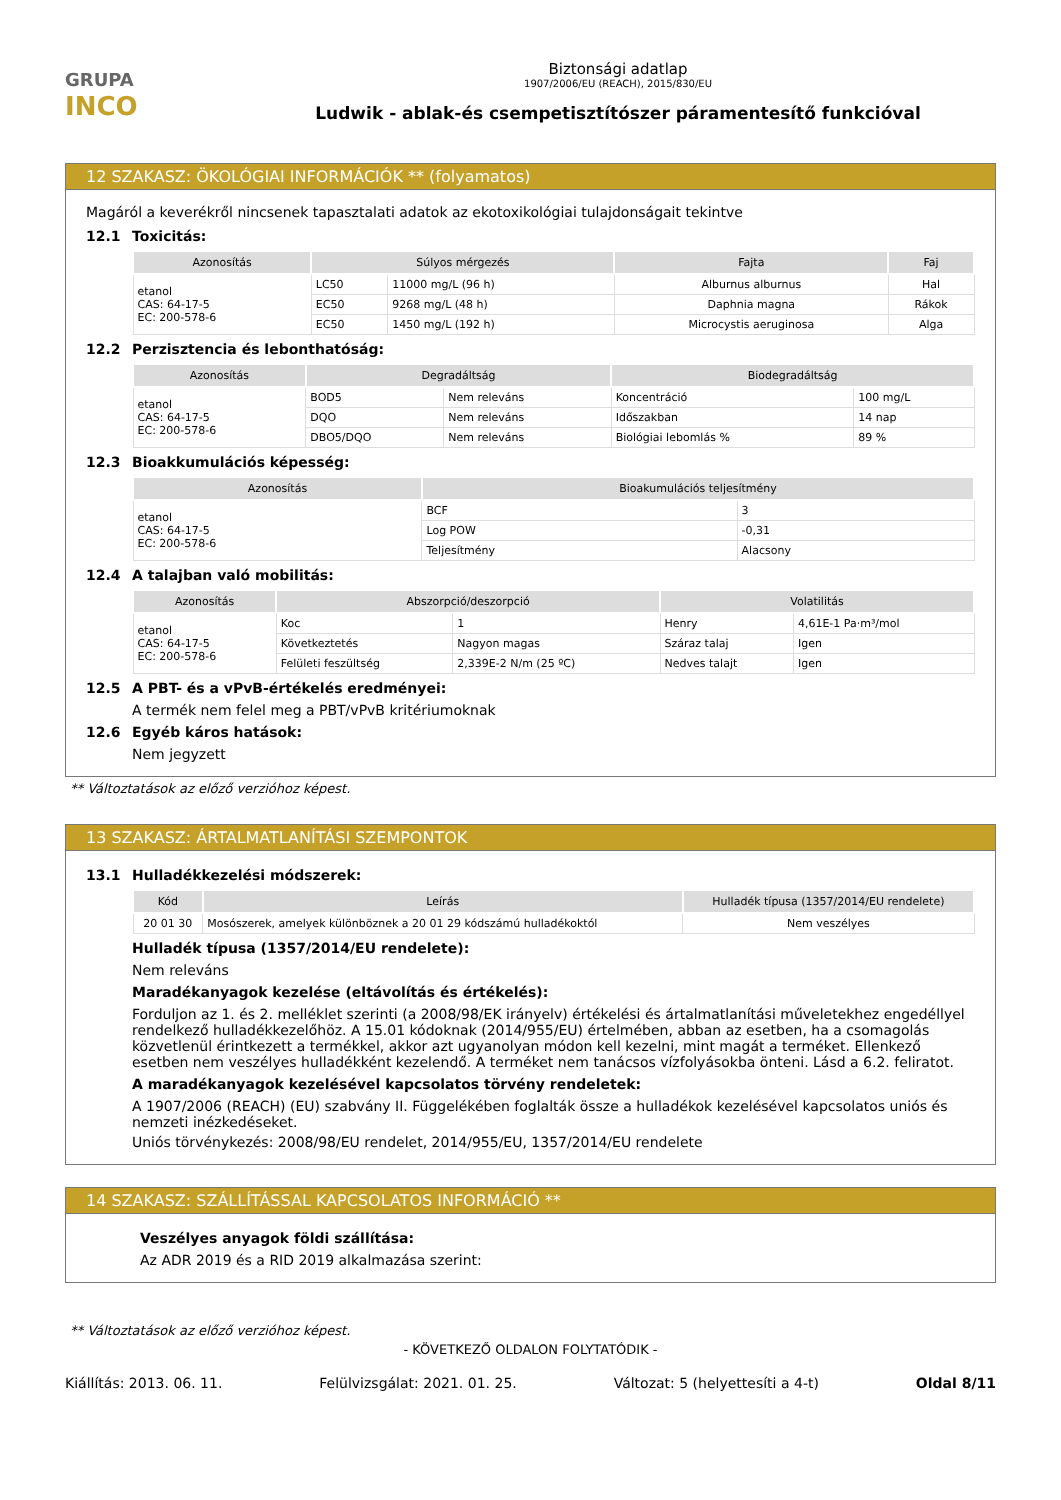GRUPA
INCO
Biztonsági adatlap
1907/2006/EU (REACH), 2015/830/EU
Ludwik - ablak-és csempetisztítószer páramentesítő funkcióval
12 SZAKASZ: ÖKOLÓGIAI INFORMÁCIÓK ** (folyamatos)
Magáról a keverékről nincsenek tapasztalati adatok az ekotoxikológiai tulajdonságait tekintve
12.1 Toxicitás:
| Azonosítás | Súlyos mérgezés | | Fajta | Faj |
| --- | --- | --- | --- | --- |
| etanol CAS: 64-17-5 EC: 200-578-6 | LC50 | 11000 mg/L (96 h) | Alburnus alburnus | Hal |
| | EC50 | 9268 mg/L (48 h) | Daphnia magna | Rákok |
| | EC50 | 1450 mg/L (192 h) | Microcystis aeruginosa | Alga |
12.2 Perzisztencia és lebonthatóság:
| Azonosítás | Degradáltság | | Biodegradáltság | |
| --- | --- | --- | --- | --- |
| etanol CAS: 64-17-5 EC: 200-578-6 | BOD5 | Nem releváns | Koncentráció | 100 mg/L |
| | DQO | Nem releváns | Időszakban | 14 nap |
| | DBO5/DQO | Nem releváns | Biológiai lebomlás % | 89 % |
12.3 Bioakkumulációs képesség:
| Azonosítás | Bioakumulációs teljesítmény | |
| --- | --- | --- |
| etanol CAS: 64-17-5 EC: 200-578-6 | BCF | 3 |
| | Log POW | -0,31 |
| | Teljesítmény | Alacsony |
12.4 A talajban való mobilitás:
| Azonosítás | Abszorpció/deszorpció | | Volatilitás | |
| --- | --- | --- | --- | --- |
| etanol CAS: 64-17-5 EC: 200-578-6 | Koc | 1 | Henry | 4,61E-1 Pa·m³/mol |
| | Következtetés | Nagyon magas | Száraz talaj | Igen |
| | Felületi feszültség | 2,339E-2 N/m (25 ºC) | Nedves talajt | Igen |
12.5 A PBT- és a vPvB-értékelés eredményei:
A termék nem felel meg a PBT/vPvB kritériumoknak
12.6 Egyéb káros hatások:
Nem jegyzett
** Változtatások az előző verzióhoz képest.
13 SZAKASZ: ÁRTALMATLANÍTÁSI SZEMPONTOK
13.1 Hulladékkezelési módszerek:
| Kód | Leírás | Hulladék típusa (1357/2014/EU rendelete) |
| --- | --- | --- |
| 20 01 30 | Mosószerek, amelyek különböznek a 20 01 29 kódszámú hulladékoktól | Nem veszélyes |
Hulladék típusa (1357/2014/EU rendelete):
Nem releváns
Maradékanyagok kezelése (eltávolítás és értékelés):
Forduljon az 1. és 2. melléklet szerinti (a 2008/98/EK irányelv) értékelési és ártalmatlanítási műveletekhez engedéllyel rendelkező hulladékkezelőhöz. A 15.01 kódoknak (2014/955/EU) értelmében, abban az esetben, ha a csomagolás közvetlenül érintkezett a termékkel, akkor azt ugyanolyan módon kell kezelni, mint magát a terméket. Ellenkező esetben nem veszélyes hulladékként kezelendő. A terméket nem tanácsos vízfolyásokba önteni. Lásd a 6.2. feliratot.
A maradékanyagok kezelésével kapcsolatos törvény rendeletek:
A 1907/2006 (REACH) (EU) szabvány II. Függelékében foglalták össze a hulladékok kezelésével kapcsolatos uniós és nemzeti inézkedéseket.
Uniós törvénykezés: 2008/98/EU rendelet, 2014/955/EU, 1357/2014/EU rendelete
14 SZAKASZ: SZÁLLÍTÁSSAL KAPCSOLATOS INFORMÁCIÓ **
Veszélyes anyagok földi szállítása:
Az ADR 2019 és a RID 2019 alkalmazása szerint:
** Változtatások az előző verzióhoz képest.
- KÖVETKEZŐ OLDALON FOLYTATÓDIK -
Kiállítás: 2013. 06. 11. Felülvizsgálat: 2021. 01. 25. Változat: 5 (helyettesíti a 4-t) Oldal 8/11